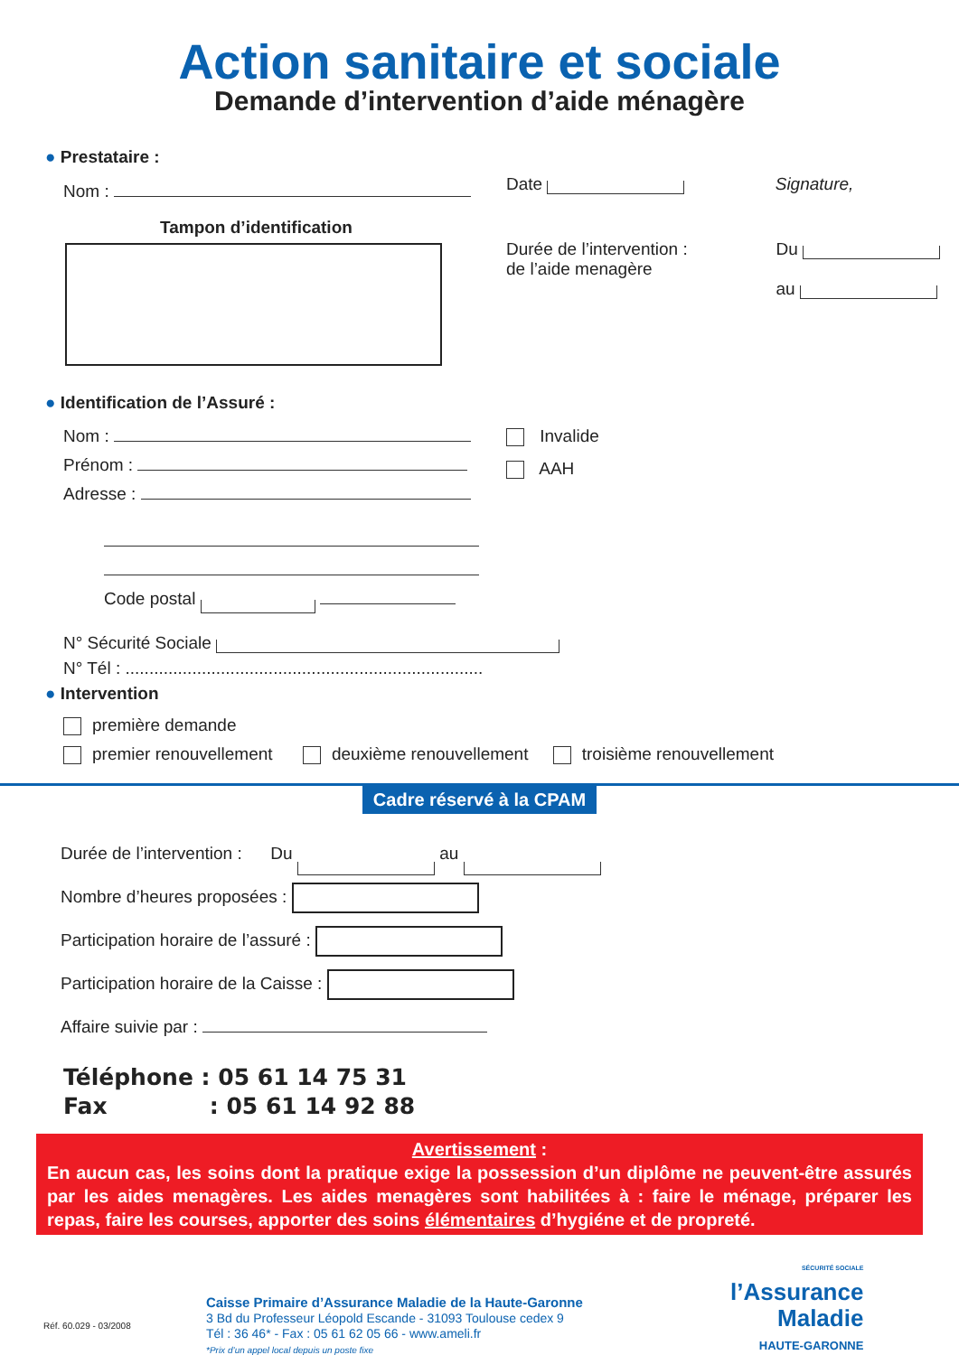Action sanitaire et sociale
Demande d’intervention d’aide ménagère
● Prestataire :
Nom :
Tampon d’identification
Date Signature,
Durée de l’intervention :
de l’aide menagère Du
au
● Identification de l’Assuré :
Nom :
Prénom :
Adresse :
Code postal
Invalide
AAH
N° Sécurité Sociale
N° Tél : ...........................................................................
● Intervention
première demande
premier renouvellement deuxième renouvellement troisième renouvellement
Cadre réservé à la CPAM
Durée de l’intervention : Du au
Nombre d’heures proposées :
Participation horaire de l’assuré :
Participation horaire de la Caisse :
Affaire suivie par :
Téléphone : 05 61 14 75 31
Fax : 05 61 14 92 88
Avertissement :
En aucun cas, les soins dont la pratique exige la possession d’un diplôme ne peuvent-être assurés par les aides menagères. Les aides menagères sont habilitées à : faire le ménage, préparer les repas, faire les courses, apporter des soins élémentaires d’hygiéne et de propreté.
Réf. 60.029 - 03/2008
Caisse Primaire d’Assurance Maladie de la Haute-Garonne
3 Bd du Professeur Léopold Escande - 31093 Toulouse cedex 9
Tél : 36 46* - Fax : 05 61 62 05 66 - www.ameli.fr
*Prix d’un appel local depuis un poste fixe
SÉCURITÉ SOCIALE
l’Assurance
Maladie
HAUTE-GARONNE